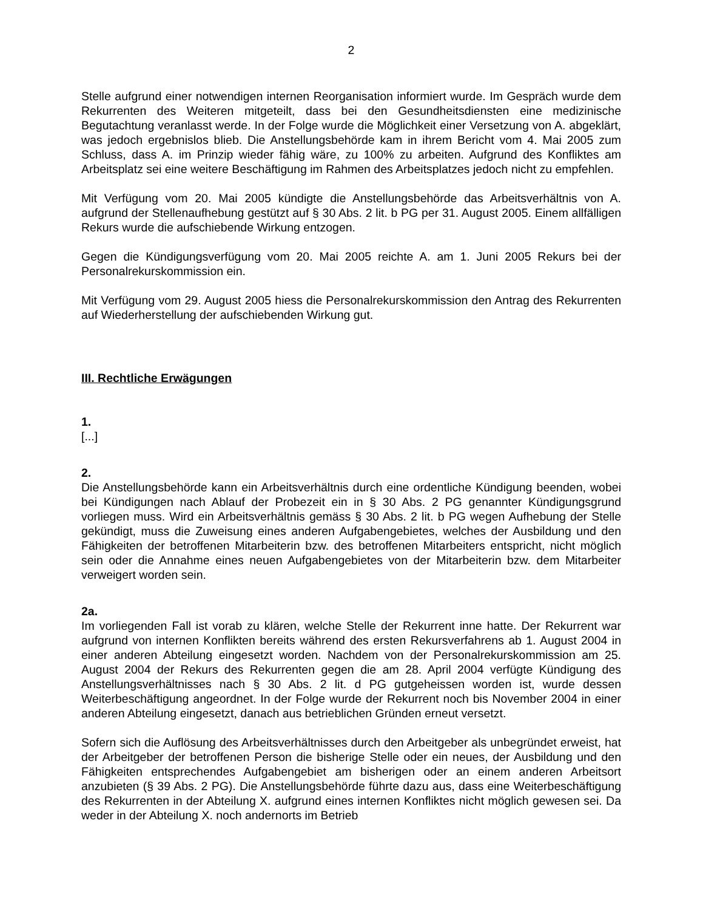2
Stelle aufgrund einer notwendigen internen Reorganisation informiert wurde. Im Gespräch wurde dem Rekurrenten des Weiteren mitgeteilt, dass bei den Gesundheitsdiensten eine medizinische Begutachtung veranlasst werde. In der Folge wurde die Möglichkeit einer Versetzung von A. abgeklärt, was jedoch ergebnislos blieb. Die Anstellungsbehörde kam in ihrem Bericht vom 4. Mai 2005 zum Schluss, dass A. im Prinzip wieder fähig wäre, zu 100% zu arbeiten. Aufgrund des Konfliktes am Arbeitsplatz sei eine weitere Beschäftigung im Rahmen des Arbeitsplatzes jedoch nicht zu empfehlen.
Mit Verfügung vom 20. Mai 2005 kündigte die Anstellungsbehörde das Arbeitsverhältnis von A. aufgrund der Stellenaufhebung gestützt auf § 30 Abs. 2 lit. b PG per 31. August 2005. Einem allfälligen Rekurs wurde die aufschiebende Wirkung entzogen.
Gegen die Kündigungsverfügung vom 20. Mai 2005 reichte A. am 1. Juni 2005 Rekurs bei der Personalrekurskommission ein.
Mit Verfügung vom 29. August 2005 hiess die Personalrekurskommission den Antrag des Rekurrenten auf Wiederherstellung der aufschiebenden Wirkung gut.
III. Rechtliche Erwägungen
1.
[...]
2.
Die Anstellungsbehörde kann ein Arbeitsverhältnis durch eine ordentliche Kündigung beenden, wobei bei Kündigungen nach Ablauf der Probezeit ein in § 30 Abs. 2 PG genannter Kündigungsgrund vorliegen muss. Wird ein Arbeitsverhältnis gemäss § 30 Abs. 2 lit. b PG wegen Aufhebung der Stelle gekündigt, muss die Zuweisung eines anderen Aufgabengebietes, welches der Ausbildung und den Fähigkeiten der betroffenen Mitarbeiterin bzw. des betroffenen Mitarbeiters entspricht, nicht möglich sein oder die Annahme eines neuen Aufgabengebietes von der Mitarbeiterin bzw. dem Mitarbeiter verweigert worden sein.
2a.
Im vorliegenden Fall ist vorab zu klären, welche Stelle der Rekurrent inne hatte. Der Rekurrent war aufgrund von internen Konflikten bereits während des ersten Rekursverfahrens ab 1. August 2004 in einer anderen Abteilung eingesetzt worden. Nachdem von der Personalrekurskommission am 25. August 2004 der Rekurs des Rekurrenten gegen die am 28. April 2004 verfügte Kündigung des Anstellungsverhältnisses nach § 30 Abs. 2 lit. d PG gutgeheissen worden ist, wurde dessen Weiterbeschäftigung angeordnet. In der Folge wurde der Rekurrent noch bis November 2004 in einer anderen Abteilung eingesetzt, danach aus betrieblichen Gründen erneut versetzt.
Sofern sich die Auflösung des Arbeitsverhältnisses durch den Arbeitgeber als unbegründet erweist, hat der Arbeitgeber der betroffenen Person die bisherige Stelle oder ein neues, der Ausbildung und den Fähigkeiten entsprechendes Aufgabengebiet am bisherigen oder an einem anderen Arbeitsort anzubieten (§ 39 Abs. 2 PG). Die Anstellungsbehörde führte dazu aus, dass eine Weiterbeschäftigung des Rekurrenten in der Abteilung X. aufgrund eines internen Konfliktes nicht möglich gewesen sei. Da weder in der Abteilung X. noch andernorts im Betrieb